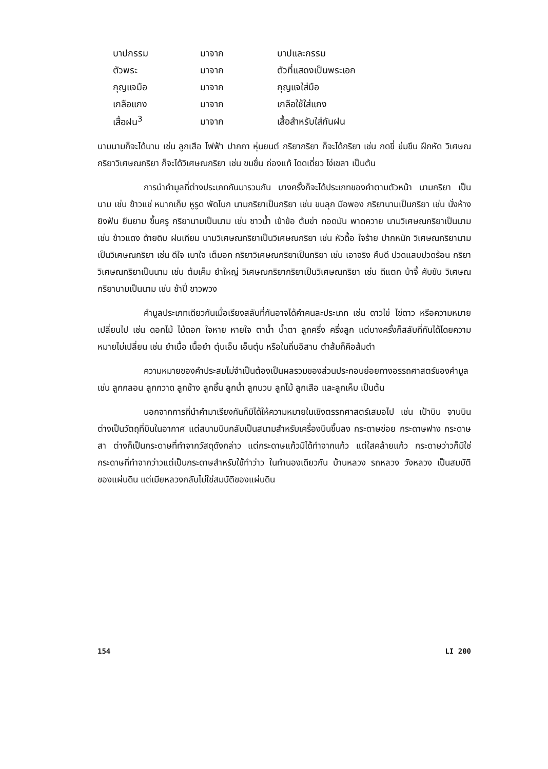| บาปกรรม | มาจาก | บาปและกรรม |
| ตัวพระ | มาจาก | ตัวที่แสดงเป็นพระเอก |
| กุญแจมือ | มาจาก | กุญแจใส่มือ |
| เกลือแกง | มาจาก | เกลือใช้ใส่แกง |
| เสื้อฝน<sup>3</sup> | มาจาก | เสื้อสำหรับใส่กันฝน |
นามนามก็จะได้นาม เช่น ลูกเสือ ไฟฟ้า ปากกา หุ่นยนต์ กริยากริยา ก็จะได้กริยา เช่น กดขี่ ข่มขืน ฝึกหัด วิเศษณกริยาวิเศษณกริยา ก็จะได้วิเศษณกริยา เช่น ขมขื่น ถ่องแท้ โดดเดี่ยว โง่เขลา เป็นต้น
การนำคำมูลที่ต่างประเภทกันมารวมกัน บางครั้งก็จะได้ประเภทของคำตามตัวหน้า นามกริยา เป็นนาม เช่น ข้าวแช่ หมากเก็บ หูรูด พัดโบก นามกริยาเป็นกริยา เช่น ขนลุก มือพอง กริยานามเป็นกริยา เช่น นั่งห้าง ยิงฟัน ยืนยาม ขึ้นครู กริยานามเป็นนาม เช่น ชาวน้ำ เข้าข้อ ต้มข่า ทอดมัน พาดควาย นามวิเศษณกริยาเป็นนาม เช่น ข้าวแดง ด้ายดิบ ฝนเทียม นามวิเศษณกริยาเป็นวิเศษณกริยา เช่น หัวดื้อ ใจร้าย ปากหนัก วิเศษณกริยานามเป็นวิเศษณกริยา เช่น ดีใจ เบาใจ เต็มอก กริยาวิเศษณกริยาเป็นกริยา เช่น เอาจริง คืนดี ปวดแสบปวดร้อน กริยาวิเศษณกริยาเป็นนาม เช่น ต้มเค็ม ยำใหญ่ วิเศษณกริยากริยาเป็นวิเศษณกริยา เช่น ดีแตก บ้าจี้ คับขัน วิเศษณกริยานามเป็นนาม เช่น ช้าปี่ ขาวพวง
คำมูลประเภทเดียวกันเมื่อเรียงสลับที่กันอาจได้คำคนละประเภท เช่น ดาวไข่ ไข่ดาว หรือความหมายเปลี่ยนไป เช่น ดอกไม้ ไม้ดอก ใจหาย หายใจ ตาน้ำ น้ำตา ลูกครึ่ง ครึ่งลูก แต่บางครั้งก็สลับที่กันได้โดยความหมายไม่เปลี่ยน เช่น ยำเนื้อ เนื้อยำ ตุ๋นเอ็น เอ็นตุ๋น หรือในถิ่นอิสาน ตำส้มก็คือส้มตำ
ความหมายของคำประสมไม่จำเป็นต้องเป็นผลรวมของส่วนประกอบย่อยทางอรรถศาสตร์ของคำมูล เช่น ลูกกลอน ลูกกวาด ลูกช้าง ลูกชิ้น ลูกน้ำ ลูกบวบ ลูกไม้ ลูกเสือ และลูกเห็บ เป็นต้น
นอกจากการที่นำคำมาเรียงกันก็มิได้ให้ความหมายในเชิงตรรกศาสตร์เสมอไป เช่น เป้าบิน จานบิน ต่างเป็นวัตถุที่บินในอากาศ แต่สนามบินกลับเป็นสนามสำหรับเครื่องบินขึ้นลง กระดาษข่อย กระดาษฟาง กระดาษสา ต่างก็เป็นกระดาษที่ทำจากวัสดุดังกล่าว แต่กระดาษแก้วมิได้ทำจากแก้ว แต่ใสคล้ายแก้ว กระดาษว่าวก็มิใช่กระดาษที่ทำจากว่าวแต่เป็นกระดาษสำหรับใช้ทำว่าว ในทำนองเดียวกัน บ้านหลวง รถหลวง วังหลวง เป็นสมบัติของแผ่นดิน แต่เมียหลวงกลับไม่ใช่สมบัติของแผ่นดิน
154 LI 200